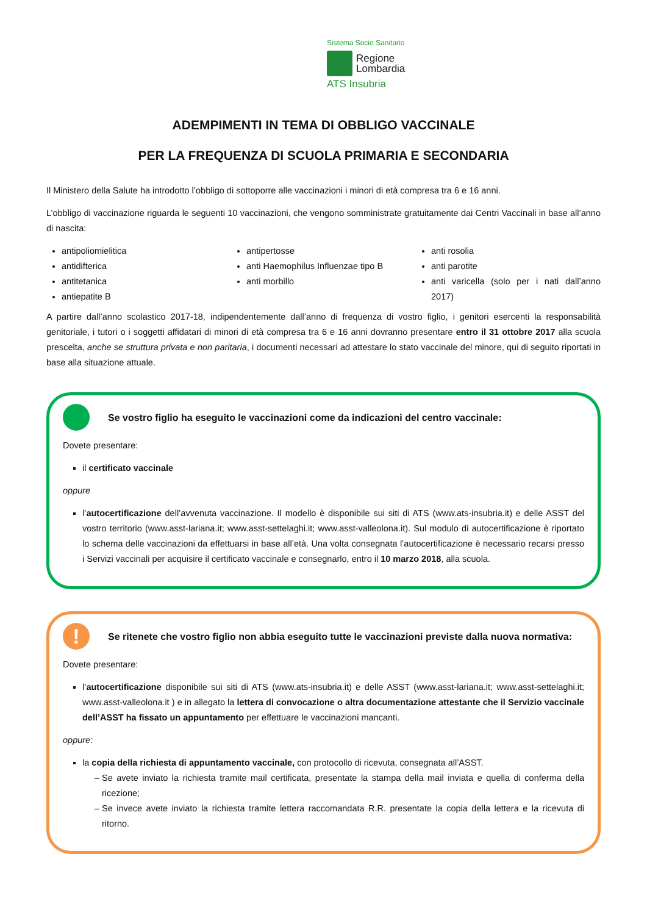Sistema Socio Sanitario
Regione
Lombardia
ATS Insubria
ADEMPIMENTI IN TEMA DI OBBLIGO VACCINALE
PER LA FREQUENZA DI SCUOLA PRIMARIA E SECONDARIA
Il Ministero della Salute ha introdotto l’obbligo di sottoporre alle vaccinazioni i minori di età compresa tra 6 e 16 anni.
L’obbligo di vaccinazione riguarda le seguenti 10 vaccinazioni, che vengono somministrate gratuitamente dai Centri Vaccinali in base all’anno di nascita:
antipoliomielitica
antidifterica
antitetanica
antiepatite B
antipertosse
anti Haemophilus Influenzae tipo B
anti morbillo
anti rosolia
anti parotite
anti varicella (solo per i nati dall’anno 2017)
A partire dall’anno scolastico 2017-18, indipendentemente dall’anno di frequenza di vostro figlio, i genitori esercenti la responsabilità genitoriale, i tutori o i soggetti affidatari di minori di età compresa tra 6 e 16 anni dovranno presentare entro il 31 ottobre 2017 alla scuola prescelta, anche se struttura privata e non paritaria, i documenti necessari ad attestare lo stato vaccinale del minore, qui di seguito riportati in base alla situazione attuale.
Se vostro figlio ha eseguito le vaccinazioni come da indicazioni del centro vaccinale:
Dovete presentare:
il certificato vaccinale
oppure
l’autocertificazione dell’avvenuta vaccinazione. Il modello è disponibile sui siti di ATS (www.ats-insubria.it) e delle ASST del vostro territorio (www.asst-lariana.it; www.asst-settelaghi.it; www.asst-valleolona.it). Sul modulo di autocertificazione è riportato lo schema delle vaccinazioni da effettuarsi in base all’età. Una volta consegnata l’autocertificazione è necessario recarsi presso i Servizi vaccinali per acquisire il certificato vaccinale e consegnarlo, entro il 10 marzo 2018, alla scuola.
!
Se ritenete che vostro figlio non abbia eseguito tutte le vaccinazioni previste dalla nuova normativa:
Dovete presentare:
l’autocertificazione disponibile sui siti di ATS (www.ats-insubria.it) e delle ASST (www.asst-lariana.it; www.asst-settelaghi.it; www.asst-valleolona.it ) e in allegato la lettera di convocazione o altra documentazione attestante che il Servizio vaccinale dell’ASST ha fissato un appuntamento per effettuare le vaccinazioni mancanti.
oppure:
la copia della richiesta di appuntamento vaccinale, con protocollo di ricevuta, consegnata all’ASST.
Se avete inviato la richiesta tramite mail certificata, presentate la stampa della mail inviata e quella di conferma della ricezione;
Se invece avete inviato la richiesta tramite lettera raccomandata R.R. presentate la copia della lettera e la ricevuta di ritorno.